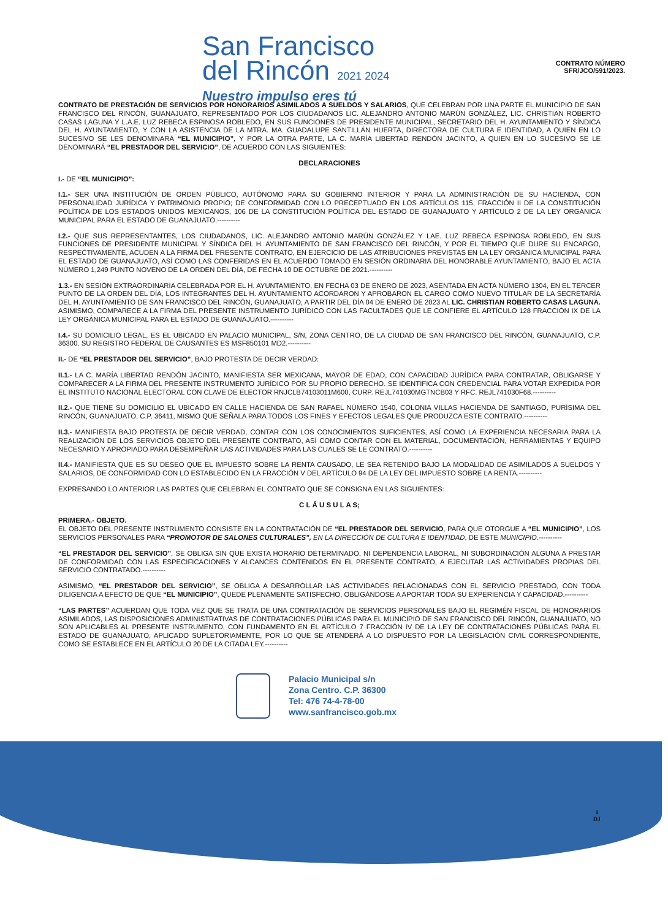San Francisco
del Rincón 2021 2024
Nuestro impulso eres tú
CONTRATO NÚMERO
SFR/JCO/591/2023.
CONTRATO DE PRESTACIÓN DE SERVICIOS POR HONORARIOS ASIMILADOS A SUELDOS Y SALARIOS, QUE CELEBRAN POR UNA PARTE EL MUNICIPIO DE SAN FRANCISCO DEL RINCÓN, GUANAJUATO, REPRESENTADO POR LOS CIUDADANOS LIC. ALEJANDRO ANTONIO MARÚN GONZÁLEZ, LIC. CHRISTIAN ROBERTO CASAS LAGUNA Y L.A.E. LUZ REBECA ESPINOSA ROBLEDO, EN SUS FUNCIONES DE PRESIDENTE MUNICIPAL, SECRETARIO DEL H. AYUNTAMIENTO Y SÍNDICA DEL H. AYUNTAMIENTO, Y CON LA ASISTENCIA DE LA MTRA. MA. GUADALUPE SANTILLÁN HUERTA, DIRECTORA DE CULTURA E IDENTIDAD, A QUIEN EN LO SUCESIVO SE LES DENOMINARÁ “EL MUNICIPIO”, Y POR LA OTRA PARTE, LA C. MARÍA LIBERTAD RENDÓN JACINTO, A QUIEN EN LO SUCESIVO SE LE DENOMINARÁ “EL PRESTADOR DEL SERVICIO”, DE ACUERDO CON LAS SIGUIENTES:
DECLARACIONES
I.- DE “EL MUNICIPIO”:
I.1.- SER UNA INSTITUCIÓN DE ORDEN PÚBLICO, AUTÓNOMO PARA SU GOBIERNO INTERIOR Y PARA LA ADMINISTRACIÓN DE SU HACIENDA, CON PERSONALIDAD JURÍDICA Y PATRIMONIO PROPIO; DE CONFORMIDAD CON LO PRECEPTUADO EN LOS ARTÍCULOS 115, FRACCIÓN II DE LA CONSTITUCIÓN POLÍTICA DE LOS ESTADOS UNIDOS MEXICANOS, 106 DE LA CONSTITUCIÓN POLÍTICA DEL ESTADO DE GUANAJUATO Y ARTÍCULO 2 DE LA LEY ORGÁNICA MUNICIPAL PARA EL ESTADO DE GUANAJUATO.----------
I.2.- QUE SUS REPRESENTANTES, LOS CIUDADANOS, LIC. ALEJANDRO ANTONIO MARÚN GONZÁLEZ Y LAE. LUZ REBECA ESPINOSA ROBLEDO, EN SUS FUNCIONES DE PRESIDENTE MUNICIPAL Y SÍNDICA DEL H. AYUNTAMIENTO DE SAN FRANCISCO DEL RINCÓN, Y POR EL TIEMPO QUE DURE SU ENCARGO, RESPECTIVAMENTE, ACUDEN A LA FIRMA DEL PRESENTE CONTRATO, EN EJERCICIO DE LAS ATRIBUCIONES PREVISTAS EN LA LEY ORGÁNICA MUNICIPAL PARA EL ESTADO DE GUANAJUATO, ASÍ COMO LAS CONFERIDAS EN EL ACUERDO TOMADO EN SESIÓN ORDINARIA DEL HONORABLE AYUNTAMIENTO, BAJO EL ACTA NÚMERO 1,249 PUNTO NOVENO DE LA ORDEN DEL DÍA, DE FECHA 10 DE OCTUBRE DE 2021.----------
1.3.- EN SESIÓN EXTRAORDINARIA CELEBRADA POR EL H. AYUNTAMIENTO, EN FECHA 03 DE ENERO DE 2023, ASENTADA EN ACTA NÚMERO 1304, EN EL TERCER PUNTO DE LA ORDEN DEL DÍA, LOS INTEGRANTES DEL H. AYUNTAMIENTO ACORDARON Y APROBARON EL CARGO COMO NUEVO TITULAR DE LA SECRETARÍA DEL H. AYUNTAMIENTO DE SAN FRANCISCO DEL RINCÓN, GUANAJUATO, A PARTIR DEL DÍA 04 DE ENERO DE 2023 AL LIC. CHRISTIAN ROBERTO CASAS LAGUNA. ASIMISMO, COMPARECE A LA FIRMA DEL PRESENTE INSTRUMENTO JURÍDICO CON LAS FACULTADES QUE LE CONFIERE EL ARTÍCULO 128 FRACCIÓN IX DE LA LEY ORGÁNICA MUNICIPAL PARA EL ESTADO DE GUANAJUATO.----------
I.4.- SU DOMICILIO LEGAL, ES EL UBICADO EN PALACIO MUNICIPAL, S/N, ZONA CENTRO, DE LA CIUDAD DE SAN FRANCISCO DEL RINCÓN, GUANAJUATO, C.P. 36300. SU REGISTRO FEDERAL DE CAUSANTES ES MSF850101 MD2.----------
II.- DE “EL PRESTADOR DEL SERVICIO”, BAJO PROTESTA DE DECIR VERDAD:
II.1.- LA C. MARÍA LIBERTAD RENDÓN JACINTO, MANIFIESTA SER MEXICANA, MAYOR DE EDAD, CON CAPACIDAD JURÍDICA PARA CONTRATAR, OBLIGARSE Y COMPARECER A LA FIRMA DEL PRESENTE INSTRUMENTO JURÍDICO POR SU PROPIO DERECHO. SE IDENTIFICA CON CREDENCIAL PARA VOTAR EXPEDIDA POR EL INSTITUTO NACIONAL ELECTORAL CON CLAVE DE ELECTOR RNJCLB74103011M600, CURP. REJL741030MGTNCB03 Y RFC. REJL741030F68.----------
II.2.- QUE TIENE SU DOMICILIO EL UBICADO EN CALLE HACIENDA DE SAN RAFAEL NÚMERO 1540, COLONIA VILLAS HACIENDA DE SANTIAGO, PURÍSIMA DEL RINCÓN, GUANAJUATO, C.P. 36411, MISMO QUE SEÑALA PARA TODOS LOS FINES Y EFECTOS LEGALES QUE PRODUZCA ESTE CONTRATO.----------
II.3.- MANIFIESTA BAJO PROTESTA DE DECIR VERDAD, CONTAR CON LOS CONOCIMIENTOS SUFICIENTES, ASÍ COMO LA EXPERIENCIA NECESARIA PARA LA REALIZACIÓN DE LOS SERVICIOS OBJETO DEL PRESENTE CONTRATO, ASÍ COMO CONTAR CON EL MATERIAL, DOCUMENTACIÓN, HERRAMIENTAS Y EQUIPO NECESARIO Y APROPIADO PARA DESEMPEÑAR LAS ACTIVIDADES PARA LAS CUALES SE LE CONTRATO.----------
II.4.- MANIFIESTA QUE ES SU DESEO QUE EL IMPUESTO SOBRE LA RENTA CAUSADO, LE SEA RETENIDO BAJO LA MODALIDAD DE ASIMILADOS A SUELDOS Y SALARIOS, DE CONFORMIDAD CON LO ESTABLECIDO EN LA FRACCIÓN V DEL ARTÍCULO 94 DE LA LEY DEL IMPUESTO SOBRE LA RENTA.----------
EXPRESANDO LO ANTERIOR LAS PARTES QUE CELEBRAN EL CONTRATO QUE SE CONSIGNA EN LAS SIGUIENTES:
C L Á U S U L A S;
PRIMERA.- OBJETO.
EL OBJETO DEL PRESENTE INSTRUMENTO CONSISTE EN LA CONTRATACIÓN DE “EL PRESTADOR DEL SERVICIO, PARA QUE OTORGUE A “EL MUNICIPIO”, LOS SERVICIOS PERSONALES PARA “PROMOTOR DE SALONES CULTURALES”, EN LA DIRECCIÓN DE CULTURA E IDENTIDAD, DE ESTE MUNICIPIO.----------
“EL PRESTADOR DEL SERVICIO”, SE OBLIGA SIN QUE EXISTA HORARIO DETERMINADO, NI DEPENDENCIA LABORAL, NI SUBORDINACIÓN ALGUNA A PRESTAR DE CONFORMIDAD CON LAS ESPECIFICACIONES Y ALCANCES CONTENIDOS EN EL PRESENTE CONTRATO, A EJECUTAR LAS ACTIVIDADES PROPIAS DEL SERVICIO CONTRATADO.----------
ASIMISMO, “EL PRESTADOR DEL SERVICIO”, SE OBLIGA A DESARROLLAR LAS ACTIVIDADES RELACIONADAS CON EL SERVICIO PRESTADO, CON TODA DILIGENCIA A EFECTO DE QUE “EL MUNICIPIO”, QUEDE PLENAMENTE SATISFECHO, OBLIGÁNDOSE A APORTAR TODA SU EXPERIENCIA Y CAPACIDAD.----------
“LAS PARTES” ACUERDAN QUE TODA VEZ QUE SE TRATA DE UNA CONTRATACIÓN DE SERVICIOS PERSONALES BAJO EL REGIMÉN FISCAL DE HONORARIOS ASIMILADOS, LAS DISPOSICIONES ADMINISTRATIVAS DE CONTRATACIONES PÚBLICAS PARA EL MUNICIPIO DE SAN FRANCISCO DEL RINCÓN, GUANAJUATO, NO SON APLICABLES AL PRESENTE INSTRUMENTO, CON FUNDAMENTO EN EL ARTÍCULO 7 FRACCIÓN IV DE LA LEY DE CONTRATACIONES PÚBLICAS PARA EL ESTADO DE GUANAJUATO, APLICADO SUPLETORIAMENTE, POR LO QUE SE ATENDERÁ A LO DISPUESTO POR LA LEGISLACIÓN CIVIL CORRESPONDIENTE, COMO SE ESTABLECE EN EL ARTÍCULO 20 DE LA CITADA LEY.----------
Palacio Municipal s/n
Zona Centro. C.P. 36300
Tel: 476 74-4-78-00
www.sanfrancisco.gob.mx
1
DJ